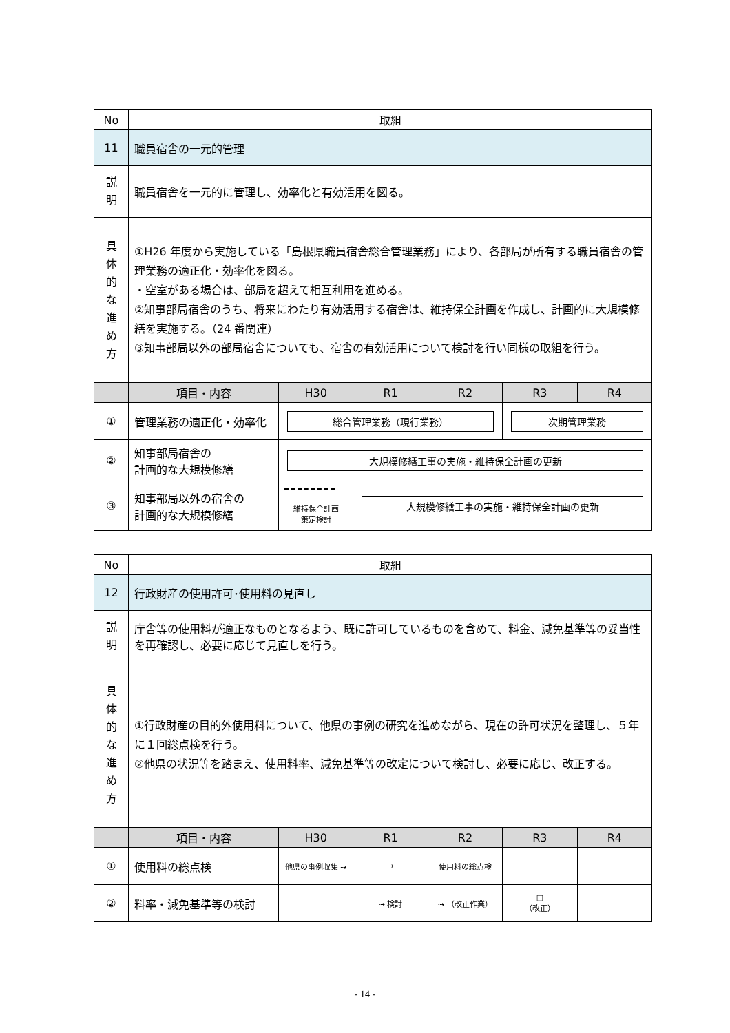| No | 取組 | | | | | |
| --- | --- | --- | --- | --- | --- | --- |
| 11 | 職員宿舎の一元的管理 | | | | | |
| 説 明 | 職員宿舎を一元的に管理し、効率化と有効活用を図る。 | | | | | |
| 具 体 的 な 進 め 方 | ①H26 年度から実施している「島根県職員宿舎総合管理業務」により、各部局が所有する職員宿舎の管理業務の適正化・効率化を図る。 ・空室がある場合は、部局を超えて相互利用を進める。 ②知事部局宿舎のうち、将来にわたり有効活用する宿舎は、維持保全計画を作成し、計画的に大規模修繕を実施する。（24 番関連） ③知事部局以外の部局宿舎についても、宿舎の有効活用について検討を行い同様の取組を行う。 | | | | | |
| | 項目・内容 | H30 | R1 | R2 | R3 | R4 |
| ① | 管理業務の適正化・効率化 | 総合管理業務（現行業務） | | | 次期管理業務 | |
| ② | 知事部局宿舎の 計画的な大規模修繕 | 大規模修繕工事の実施・維持保全計画の更新 | | | | |
| ③ | 知事部局以外の宿舎の 計画的な大規模修繕 | 維持保全計画 策定検討 | 大規模修繕工事の実施・維持保全計画の更新 | | | |
| No | 取組 | | | | | |
| --- | --- | --- | --- | --- | --- | --- |
| 12 | 行政財産の使用許可･使用料の見直し | | | | | |
| 説 明 | 庁舎等の使用料が適正なものとなるよう、既に許可しているものを含めて、料金、減免基準等の妥当性を再確認し、必要に応じて見直しを行う。 | | | | | |
| 具 体 的 な 進 め 方 | ①行政財産の目的外使用料について、他県の事例の研究を進めながら、現在の許可状況を整理し、５年に１回総点検を行う。 ②他県の状況等を踏まえ、使用料率、減免基準等の改定について検討し、必要に応じ、改正する。 | | | | | |
| | 項目・内容 | H30 | R1 | R2 | R3 | R4 |
| ① | 使用料の総点検 | 他県の事例収集 ⇢ | → | 使用料の総点検 | | |
| ② | 料率・減免基準等の検討 | | ⇢ 検討 | ⇢ （改正作業） | □ （改正） | |
- 14 -